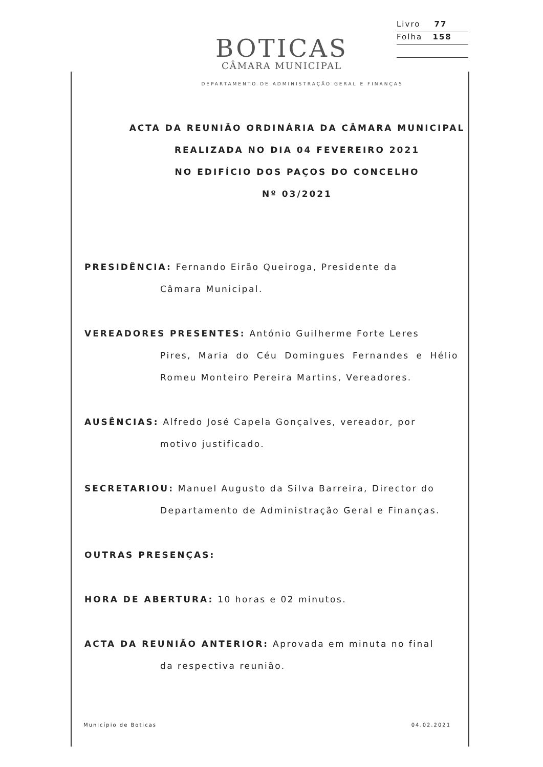Livro 77
Folha 158
BOTICAS
CÂMARA MUNICIPAL
DEPARTAMENTO DE ADMINISTRAÇÃO GERAL E FINANÇAS
ACTA DA REUNIÃO ORDINÁRIA DA CÂMARA MUNICIPAL
REALIZADA NO DIA 04 FEVEREIRO 2021
NO EDIFÍCIO DOS PAÇOS DO CONCELHO
Nº 03/2021
PRESIDÊNCIA: Fernando Eirão Queiroga, Presidente da
Câmara Municipal.
VEREADORES PRESENTES: António Guilherme Forte Leres
Pires, Maria do Céu Domingues Fernandes e Hélio Romeu Monteiro Pereira Martins, Vereadores.
AUSÊNCIAS: Alfredo José Capela Gonçalves, vereador, por
motivo justificado.
SECRETARIOU: Manuel Augusto da Silva Barreira, Director do
Departamento de Administração Geral e Finanças.
OUTRAS PRESENÇAS:
HORA DE ABERTURA: 10 horas e 02 minutos.
ACTA DA REUNIÃO ANTERIOR: Aprovada em minuta no final
da respectiva reunião.
Município de Boticas 04.02.2021